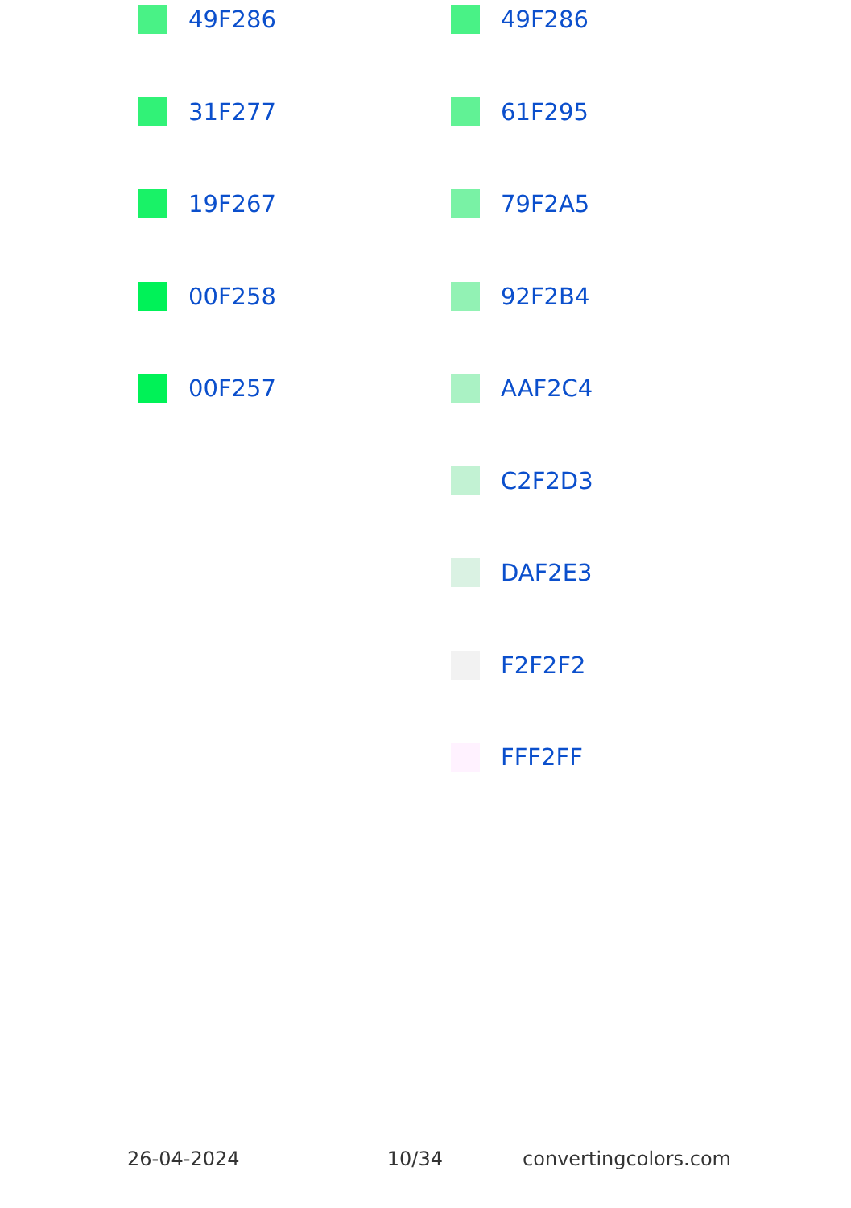49F286
31F277
19F267
00F258
00F257
49F286
61F295
79F2A5
92F2B4
AAF2C4
C2F2D3
DAF2E3
F2F2F2
FFF2FF
26-04-2024 10/34 convertingcolors.com